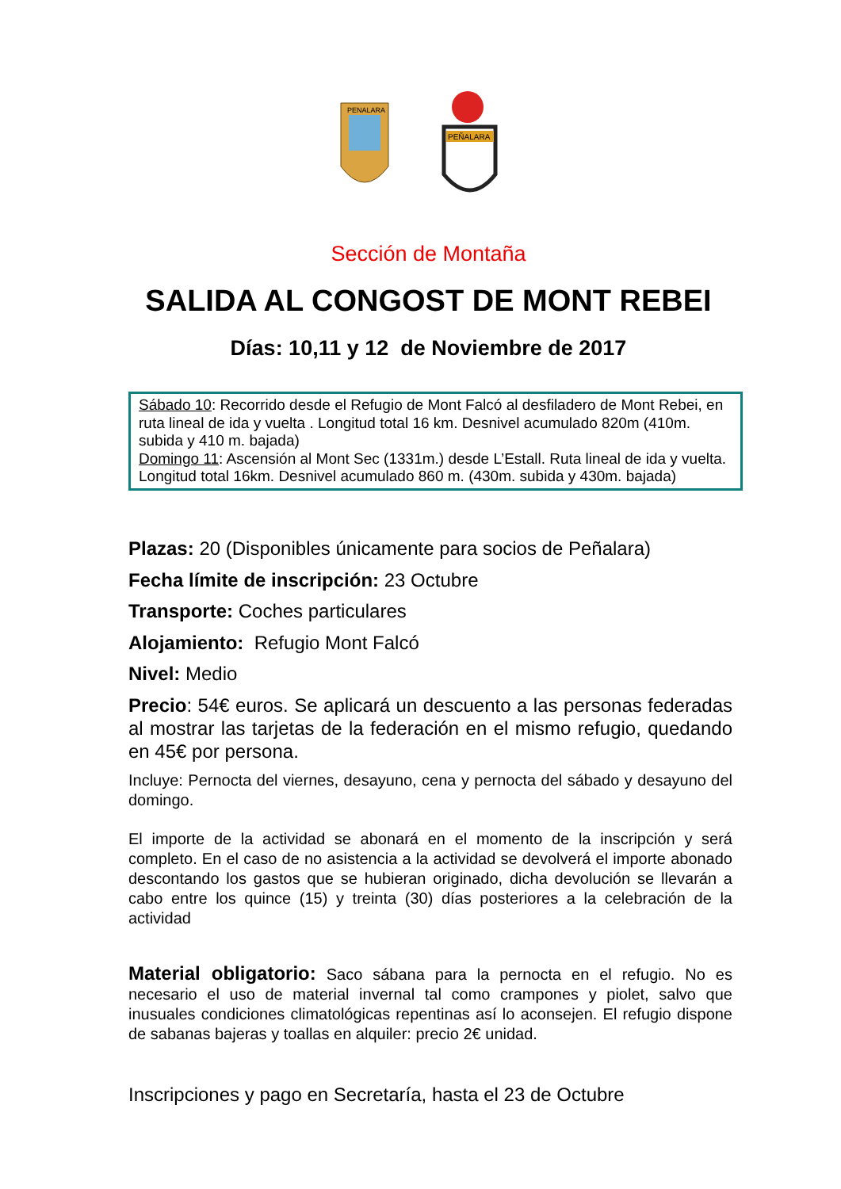PENALARA
PEÑALARA
Sección de Montaña
SALIDA AL CONGOST DE MONT REBEI
Días: 10,11 y 12 de Noviembre de 2017
Sábado 10: Recorrido desde el Refugio de Mont Falcó al desfiladero de Mont Rebei, en ruta lineal de ida y vuelta . Longitud total 16 km. Desnivel acumulado 820m (410m. subida y 410 m. bajada)
Domingo 11: Ascensión al Mont Sec (1331m.) desde L’Estall. Ruta lineal de ida y vuelta. Longitud total 16km. Desnivel acumulado 860 m. (430m. subida y 430m. bajada)
Plazas: 20 (Disponibles únicamente para socios de Peñalara)
Fecha límite de inscripción: 23 Octubre
Transporte: Coches particulares
Alojamiento: Refugio Mont Falcó
Nivel: Medio
Precio: 54€ euros. Se aplicará un descuento a las personas federadas al mostrar las tarjetas de la federación en el mismo refugio, quedando en 45€ por persona.
Incluye: Pernocta del viernes, desayuno, cena y pernocta del sábado y desayuno del domingo.
El importe de la actividad se abonará en el momento de la inscripción y será completo. En el caso de no asistencia a la actividad se devolverá el importe abonado descontando los gastos que se hubieran originado, dicha devolución se llevarán a cabo entre los quince (15) y treinta (30) días posteriores a la celebración de la actividad
Material obligatorio: Saco sábana para la pernocta en el refugio. No es necesario el uso de material invernal tal como crampones y piolet, salvo que inusuales condiciones climatológicas repentinas así lo aconsejen. El refugio dispone de sabanas bajeras y toallas en alquiler: precio 2€ unidad.
Inscripciones y pago en Secretaría, hasta el 23 de Octubre